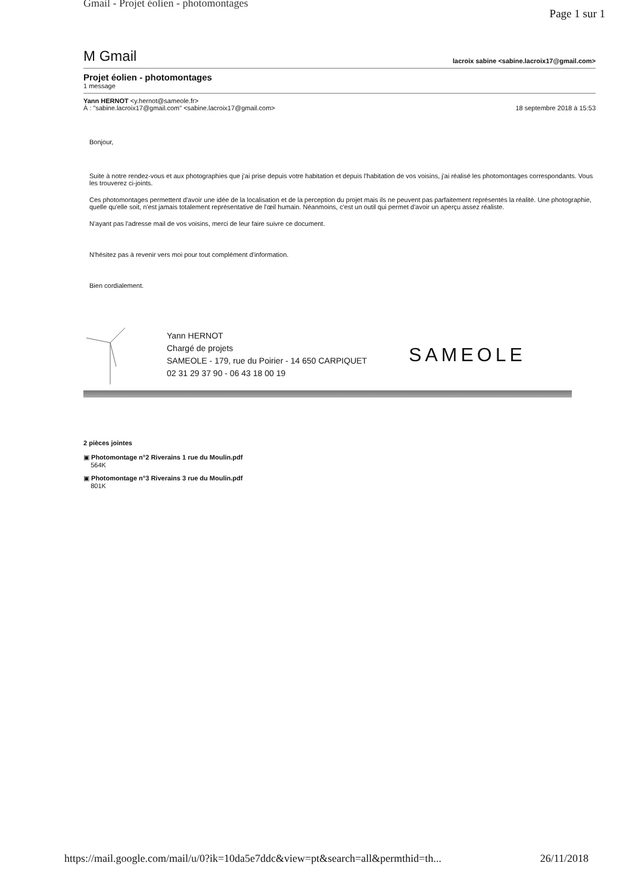Gmail - Projet éolien - photomontages
Page 1 sur 1
M Gmail lacroix sabine <sabine.lacroix17@gmail.com>
Projet éolien - photomontages
1 message
Yann HERNOT <y.hernot@sameole.fr>
À : "sabine.lacroix17@gmail.com" <sabine.lacroix17@gmail.com> 18 septembre 2018 à 15:53
Bonjour,
Suite à notre rendez-vous et aux photographies que j'ai prise depuis votre habitation et depuis l'habitation de vos voisins, j'ai réalisé les photomontages correspondants. Vous les trouverez ci-joints.
Ces photomontages permettent d'avoir une idée de la localisation et de la perception du projet mais ils ne peuvent pas parfaitement représentés la réalité. Une photographie, quelle qu'elle soit, n'est jamais totalement représentative de l'œil humain. Néanmoins, c'est un outil qui permet d'avoir un aperçu assez réaliste.
N'ayant pas l'adresse mail de vos voisins, merci de leur faire suivre ce document.
N'hésitez pas à revenir vers moi pour tout complément d'information.
Bien cordialement.
Yann HERNOT
Chargé de projets
SAMEOLE - 179, rue du Poirier - 14 650 CARPIQUET
02 31 29 37 90 - 06 43 18 00 19
SAMEOLE
2 pièces jointes
▣ Photomontage n°2 Riverains 1 rue du Moulin.pdf
564K
▣ Photomontage n°3 Riverains 3 rue du Moulin.pdf
801K
https://mail.google.com/mail/u/0?ik=10da5e7ddc&view=pt&search=all&permthid=th... 26/11/2018